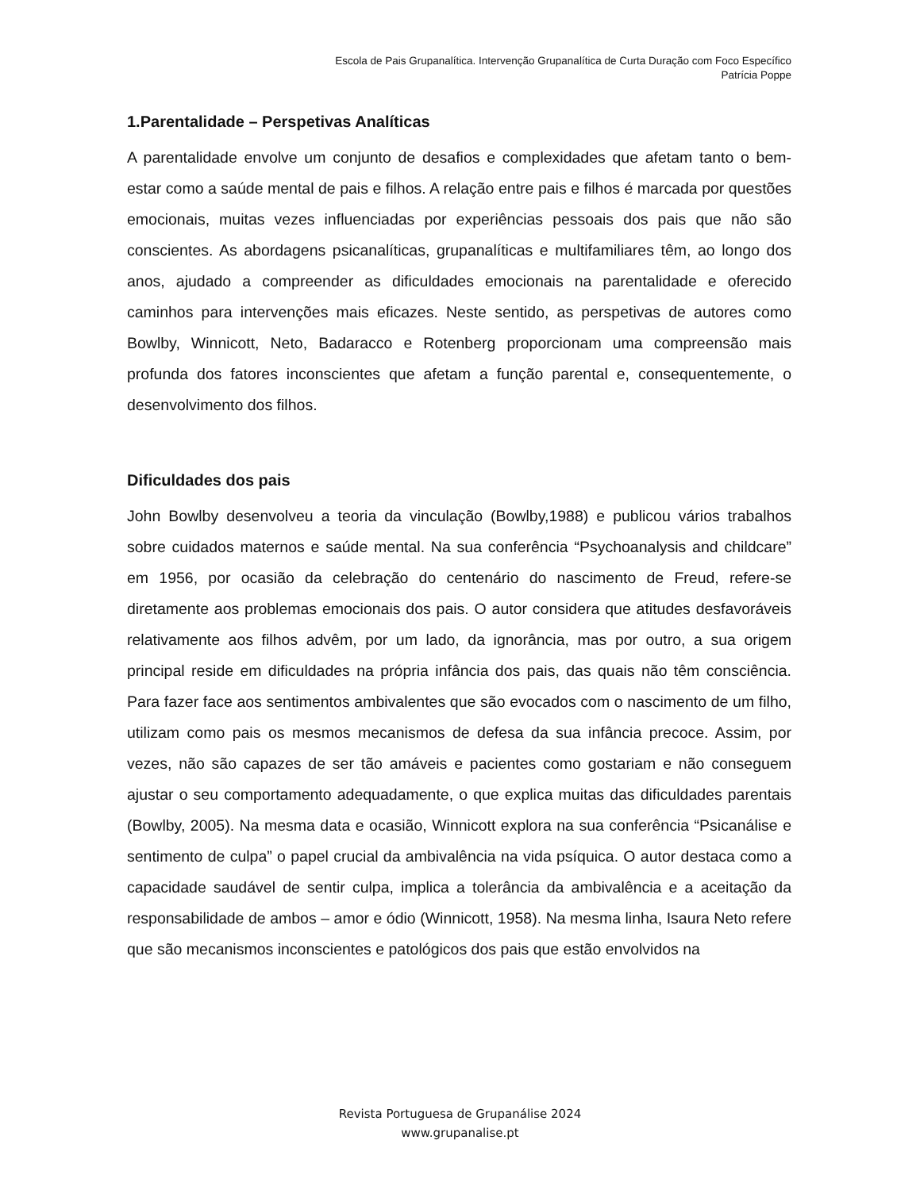Escola de Pais Grupanalítica. Intervenção Grupanalítica de Curta Duração com Foco Específico
Patrícia Poppe
1.Parentalidade – Perspetivas Analíticas
A parentalidade envolve um conjunto de desafios e complexidades que afetam tanto o bem-estar como a saúde mental de pais e filhos. A relação entre pais e filhos é marcada por questões emocionais, muitas vezes influenciadas por experiências pessoais dos pais que não são conscientes. As abordagens psicanalíticas, grupanalíticas e multifamiliares têm, ao longo dos anos, ajudado a compreender as dificuldades emocionais na parentalidade e oferecido caminhos para intervenções mais eficazes. Neste sentido, as perspetivas de autores como Bowlby, Winnicott, Neto, Badaracco e Rotenberg proporcionam uma compreensão mais profunda dos fatores inconscientes que afetam a função parental e, consequentemente, o desenvolvimento dos filhos.
Dificuldades dos pais
John Bowlby desenvolveu a teoria da vinculação (Bowlby,1988) e publicou vários trabalhos sobre cuidados maternos e saúde mental. Na sua conferência “Psychoanalysis and childcare” em 1956, por ocasião da celebração do centenário do nascimento de Freud, refere-se diretamente aos problemas emocionais dos pais. O autor considera que atitudes desfavoráveis relativamente aos filhos advêm, por um lado, da ignorância, mas por outro, a sua origem principal reside em dificuldades na própria infância dos pais, das quais não têm consciência. Para fazer face aos sentimentos ambivalentes que são evocados com o nascimento de um filho, utilizam como pais os mesmos mecanismos de defesa da sua infância precoce. Assim, por vezes, não são capazes de ser tão amáveis e pacientes como gostariam e não conseguem ajustar o seu comportamento adequadamente, o que explica muitas das dificuldades parentais (Bowlby, 2005). Na mesma data e ocasião, Winnicott explora na sua conferência “Psicanálise e sentimento de culpa” o papel crucial da ambivalência na vida psíquica. O autor destaca como a capacidade saudável de sentir culpa, implica a tolerância da ambivalência e a aceitação da responsabilidade de ambos – amor e ódio (Winnicott, 1958). Na mesma linha, Isaura Neto refere que são mecanismos inconscientes e patológicos dos pais que estão envolvidos na
Revista Portuguesa de Grupanálise 2024
www.grupanalise.pt